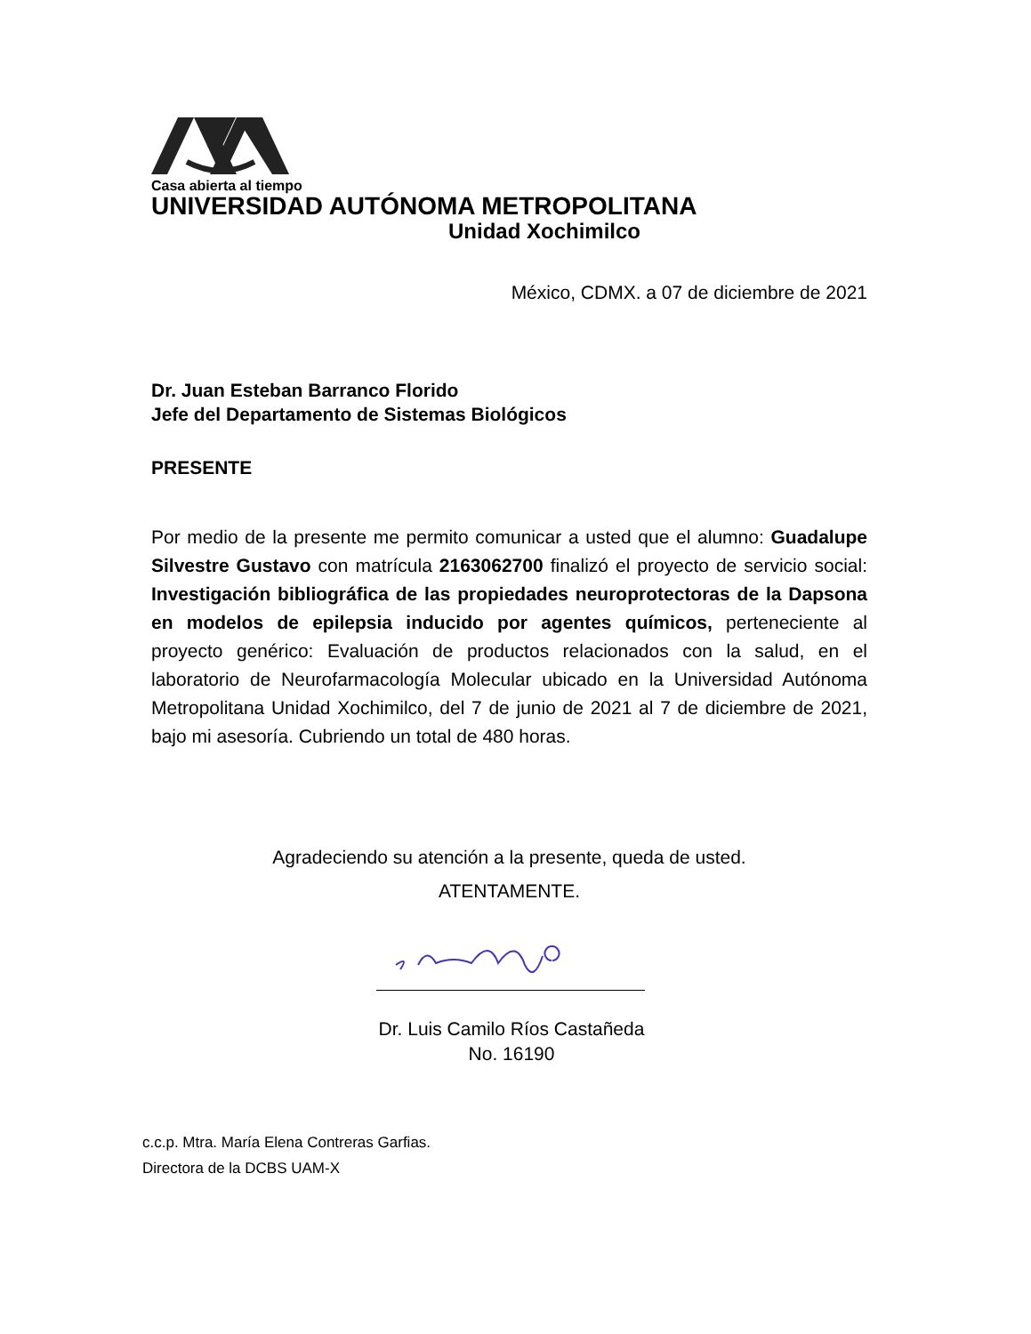Casa abierta al tiempo
UNIVERSIDAD AUTÓNOMA METROPOLITANA
Unidad Xochimilco
México, CDMX. a 07 de diciembre de 2021
Dr. Juan Esteban Barranco Florido
Jefe del Departamento de Sistemas Biológicos
PRESENTE
Por medio de la presente me permito comunicar a usted que el alumno: Guadalupe Silvestre Gustavo con matrícula 2163062700 finalizó el proyecto de servicio social: Investigación bibliográfica de las propiedades neuroprotectoras de la Dapsona en modelos de epilepsia inducido por agentes químicos, perteneciente al proyecto genérico: Evaluación de productos relacionados con la salud, en el laboratorio de Neurofarmacología Molecular ubicado en la Universidad Autónoma Metropolitana Unidad Xochimilco, del 7 de junio de 2021 al 7 de diciembre de 2021, bajo mi asesoría. Cubriendo un total de 480 horas.
Agradeciendo su atención a la presente, queda de usted.
ATENTAMENTE.
Dr. Luis Camilo Ríos Castañeda
No. 16190
c.c.p. Mtra. María Elena Contreras Garfias.
Directora de la DCBS UAM-X